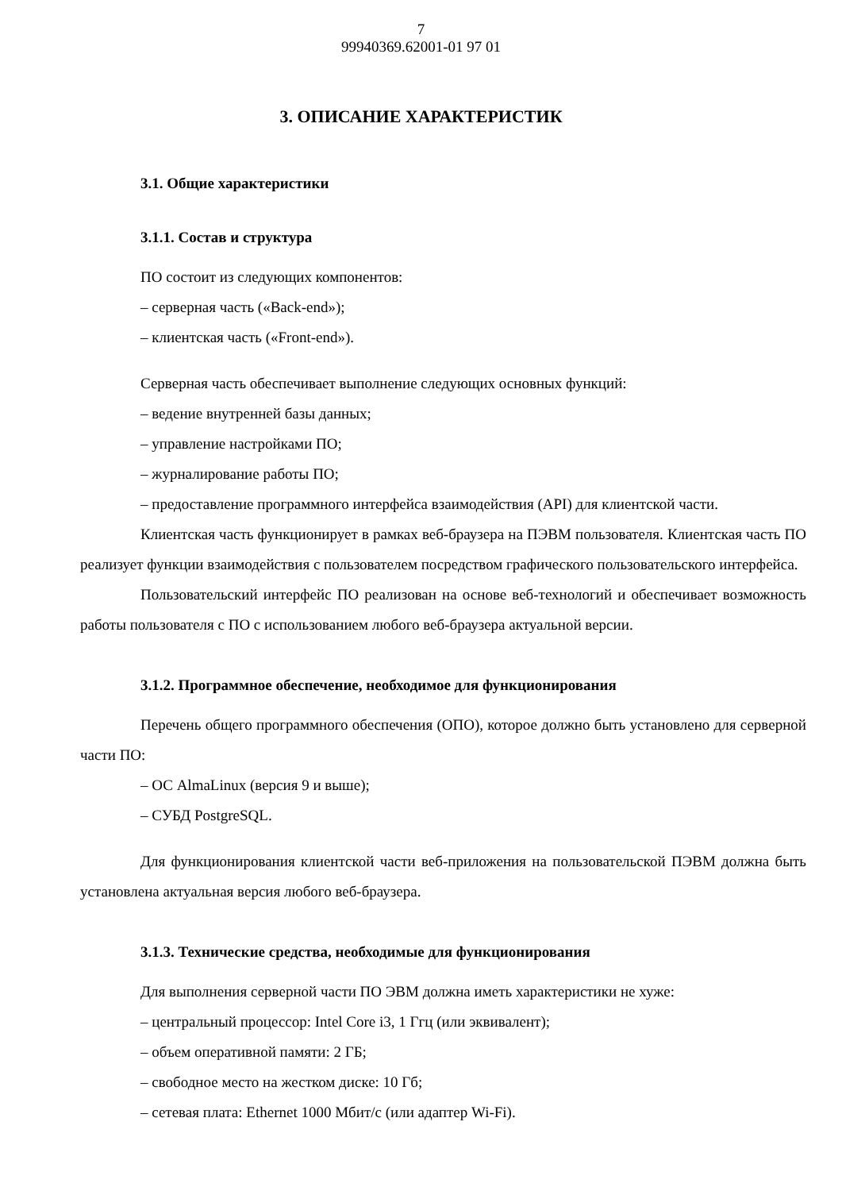7
99940369.62001-01 97 01
3. ОПИСАНИЕ ХАРАКТЕРИСТИК
3.1. Общие характеристики
3.1.1. Состав и структура
ПО состоит из следующих компонентов:
– серверная часть («Back-end»);
– клиентская часть («Front-end»).
Серверная часть обеспечивает выполнение следующих основных функций:
– ведение внутренней базы данных;
– управление настройками ПО;
– журналирование работы ПО;
– предоставление программного интерфейса взаимодействия (API) для клиентской части.
Клиентская часть функционирует в рамках веб-браузера на ПЭВМ пользователя. Клиентская часть ПО реализует функции взаимодействия с пользователем посредством графического пользовательского интерфейса.
Пользовательский интерфейс ПО реализован на основе веб-технологий и обеспечивает возможность работы пользователя с ПО с использованием любого веб-браузера актуальной версии.
3.1.2. Программное обеспечение, необходимое для функционирования
Перечень общего программного обеспечения (ОПО), которое должно быть установлено для серверной части ПО:
– ОС AlmaLinux (версия 9 и выше);
– СУБД PostgreSQL.
Для функционирования клиентской части веб-приложения на пользовательской ПЭВМ должна быть установлена актуальная версия любого веб-браузера.
3.1.3. Технические средства, необходимые для функционирования
Для выполнения серверной части ПО ЭВМ должна иметь характеристики не хуже:
– центральный процессор: Intel Core i3, 1 Ггц (или эквивалент);
– объем оперативной памяти: 2 ГБ;
– свободное место на жестком диске: 10 Гб;
– сетевая плата: Ethernet 1000 Мбит/с (или адаптер Wi-Fi).